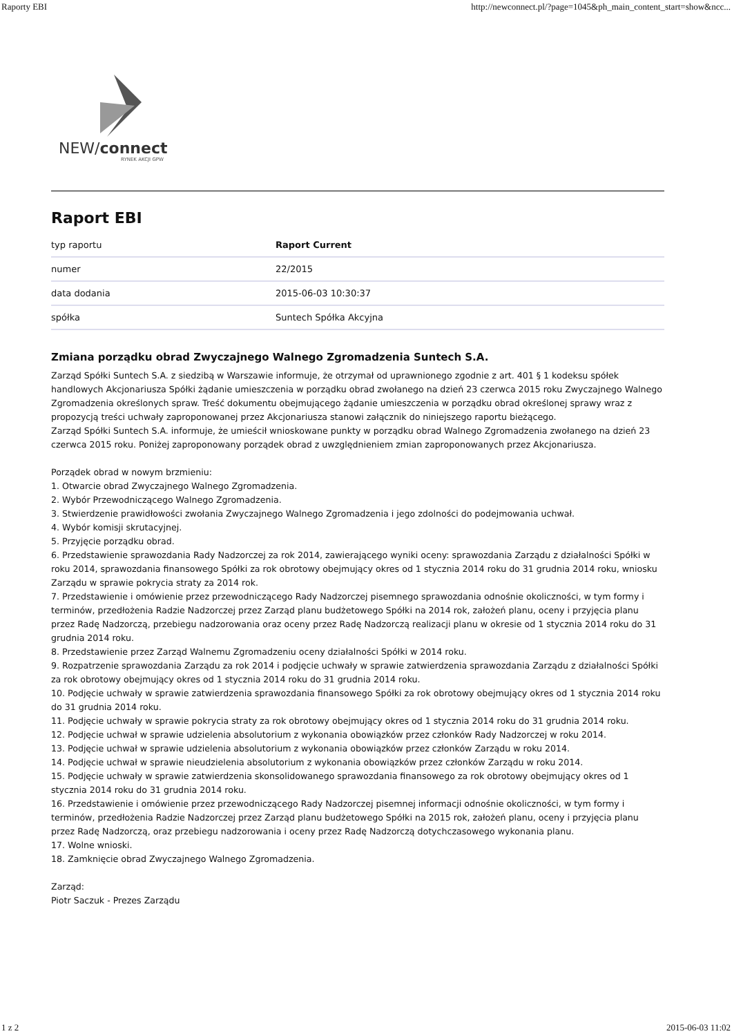Raporty EBI http://newconnect.pl/?page=1045&ph_main_content_start=show&ncc...
NEW/connect
RYNEK AKCJI GPW
Raport EBI
| typ raportu | Raport Current |
| numer | 22/2015 |
| data dodania | 2015-06-03 10:30:37 |
| spółka | Suntech Spółka Akcyjna |
Zmiana porządku obrad Zwyczajnego Walnego Zgromadzenia Suntech S.A.
Zarząd Spółki Suntech S.A. z siedzibą w Warszawie informuje, że otrzymał od uprawnionego zgodnie z art. 401 § 1 kodeksu spółek handlowych Akcjonariusza Spółki żądanie umieszczenia w porządku obrad zwołanego na dzień 23 czerwca 2015 roku Zwyczajnego Walnego Zgromadzenia określonych spraw. Treść dokumentu obejmującego żądanie umieszczenia w porządku obrad określonej sprawy wraz z propozycją treści uchwały zaproponowanej przez Akcjonariusza stanowi załącznik do niniejszego raportu bieżącego.
Zarząd Spółki Suntech S.A. informuje, że umieścił wnioskowane punkty w porządku obrad Walnego Zgromadzenia zwołanego na dzień 23 czerwca 2015 roku. Poniżej zaproponowany porządek obrad z uwzględnieniem zmian zaproponowanych przez Akcjonariusza.
Porządek obrad w nowym brzmieniu:
1. Otwarcie obrad Zwyczajnego Walnego Zgromadzenia.
2. Wybór Przewodniczącego Walnego Zgromadzenia.
3. Stwierdzenie prawidłowości zwołania Zwyczajnego Walnego Zgromadzenia i jego zdolności do podejmowania uchwał.
4. Wybór komisji skrutacyjnej.
5. Przyjęcie porządku obrad.
6. Przedstawienie sprawozdania Rady Nadzorczej za rok 2014, zawierającego wyniki oceny: sprawozdania Zarządu z działalności Spółki w roku 2014, sprawozdania finansowego Spółki za rok obrotowy obejmujący okres od 1 stycznia 2014 roku do 31 grudnia 2014 roku, wniosku Zarządu w sprawie pokrycia straty za 2014 rok.
7. Przedstawienie i omówienie przez przewodniczącego Rady Nadzorczej pisemnego sprawozdania odnośnie okoliczności, w tym formy i terminów, przedłożenia Radzie Nadzorczej przez Zarząd planu budżetowego Spółki na 2014 rok, założeń planu, oceny i przyjęcia planu przez Radę Nadzorczą, przebiegu nadzorowania oraz oceny przez Radę Nadzorczą realizacji planu w okresie od 1 stycznia 2014 roku do 31 grudnia 2014 roku.
8. Przedstawienie przez Zarząd Walnemu Zgromadzeniu oceny działalności Spółki w 2014 roku.
9. Rozpatrzenie sprawozdania Zarządu za rok 2014 i podjęcie uchwały w sprawie zatwierdzenia sprawozdania Zarządu z działalności Spółki za rok obrotowy obejmujący okres od 1 stycznia 2014 roku do 31 grudnia 2014 roku.
10. Podjęcie uchwały w sprawie zatwierdzenia sprawozdania finansowego Spółki za rok obrotowy obejmujący okres od 1 stycznia 2014 roku do 31 grudnia 2014 roku.
11. Podjęcie uchwały w sprawie pokrycia straty za rok obrotowy obejmujący okres od 1 stycznia 2014 roku do 31 grudnia 2014 roku.
12. Podjęcie uchwał w sprawie udzielenia absolutorium z wykonania obowiązków przez członków Rady Nadzorczej w roku 2014.
13. Podjęcie uchwał w sprawie udzielenia absolutorium z wykonania obowiązków przez członków Zarządu w roku 2014.
14. Podjęcie uchwał w sprawie nieudzielenia absolutorium z wykonania obowiązków przez członków Zarządu w roku 2014.
15. Podjęcie uchwały w sprawie zatwierdzenia skonsolidowanego sprawozdania finansowego za rok obrotowy obejmujący okres od 1 stycznia 2014 roku do 31 grudnia 2014 roku.
16. Przedstawienie i omówienie przez przewodniczącego Rady Nadzorczej pisemnej informacji odnośnie okoliczności, w tym formy i terminów, przedłożenia Radzie Nadzorczej przez Zarząd planu budżetowego Spółki na 2015 rok, założeń planu, oceny i przyjęcia planu przez Radę Nadzorczą, oraz przebiegu nadzorowania i oceny przez Radę Nadzorczą dotychczasowego wykonania planu.
17. Wolne wnioski.
18. Zamknięcie obrad Zwyczajnego Walnego Zgromadzenia.
Zarząd:
Piotr Saczuk - Prezes Zarządu
1 z 2 2015-06-03 11:02